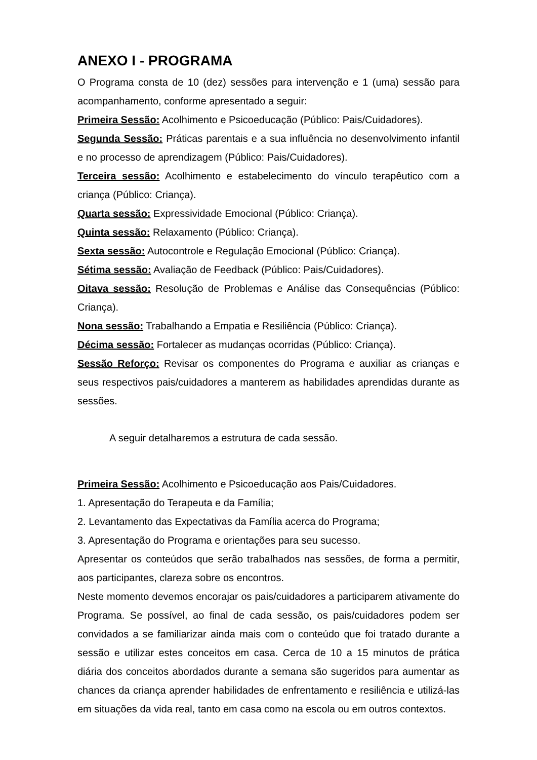ANEXO I - PROGRAMA
O Programa consta de 10 (dez) sessões para intervenção e 1 (uma) sessão para acompanhamento, conforme apresentado a seguir:
Primeira Sessão: Acolhimento e Psicoeducação (Público: Pais/Cuidadores).
Segunda Sessão: Práticas parentais e a sua influência no desenvolvimento infantil e no processo de aprendizagem (Público: Pais/Cuidadores).
Terceira sessão: Acolhimento e estabelecimento do vínculo terapêutico com a criança (Público: Criança).
Quarta sessão: Expressividade Emocional (Público: Criança).
Quinta sessão: Relaxamento (Público: Criança).
Sexta sessão: Autocontrole e Regulação Emocional (Público: Criança).
Sétima sessão: Avaliação de Feedback (Público: Pais/Cuidadores).
Oitava sessão: Resolução de Problemas e Análise das Consequências (Público: Criança).
Nona sessão: Trabalhando a Empatia e Resiliência (Público: Criança).
Décima sessão: Fortalecer as mudanças ocorridas (Público: Criança).
Sessão Reforço: Revisar os componentes do Programa e auxiliar as crianças e seus respectivos pais/cuidadores a manterem as habilidades aprendidas durante as sessões.
A seguir detalharemos a estrutura de cada sessão.
Primeira Sessão: Acolhimento e Psicoeducação aos Pais/Cuidadores.
1. Apresentação do Terapeuta e da Família;
2. Levantamento das Expectativas da Família acerca do Programa;
3. Apresentação do Programa e orientações para seu sucesso.
Apresentar os conteúdos que serão trabalhados nas sessões, de forma a permitir, aos participantes, clareza sobre os encontros.
Neste momento devemos encorajar os pais/cuidadores a participarem ativamente do Programa. Se possível, ao final de cada sessão, os pais/cuidadores podem ser convidados a se familiarizar ainda mais com o conteúdo que foi tratado durante a sessão e utilizar estes conceitos em casa. Cerca de 10 a 15 minutos de prática diária dos conceitos abordados durante a semana são sugeridos para aumentar as chances da criança aprender habilidades de enfrentamento e resiliência e utilizá-las em situações da vida real, tanto em casa como na escola ou em outros contextos.